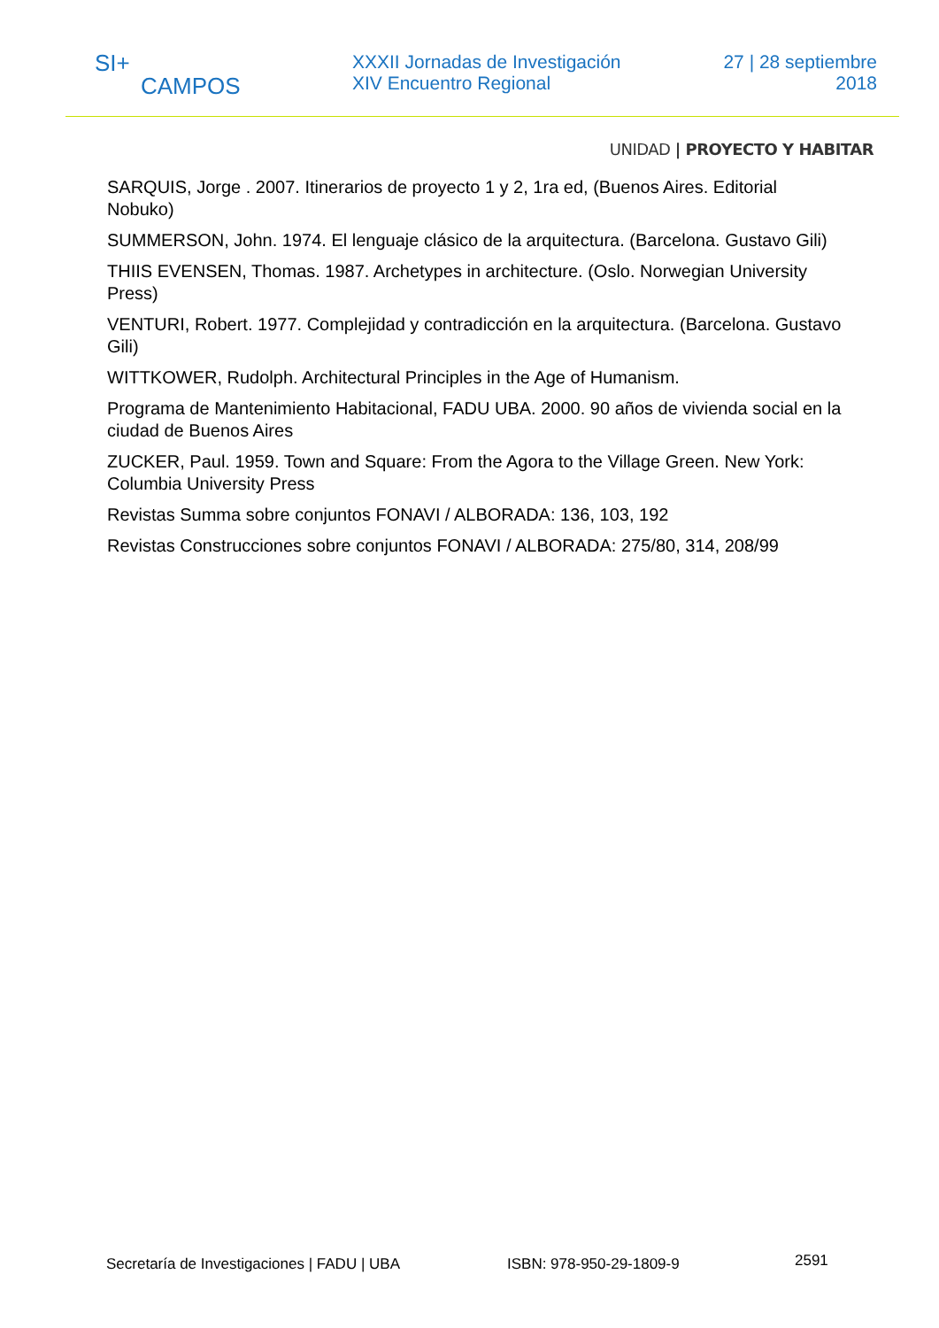SI+
CAMPOS
XXXII Jornadas de Investigación
XIV Encuentro Regional
27 | 28 septiembre
2018
UNIDAD | PROYECTO Y HABITAR
SARQUIS, Jorge . 2007. Itinerarios de proyecto 1 y 2, 1ra ed, (Buenos Aires. Editorial Nobuko)
SUMMERSON, John. 1974. El lenguaje clásico de la arquitectura. (Barcelona. Gustavo Gili)
THIIS EVENSEN, Thomas. 1987. Archetypes in architecture. (Oslo. Norwegian University Press)
VENTURI, Robert. 1977. Complejidad y contradicción en la arquitectura. (Barcelona. Gustavo Gili)
WITTKOWER, Rudolph. Architectural Principles in the Age of Humanism.
Programa de Mantenimiento Habitacional, FADU UBA. 2000. 90 años de vivienda social en la ciudad de Buenos Aires
ZUCKER, Paul. 1959. Town and Square: From the Agora to the Village Green. New York: Columbia University Press
Revistas Summa sobre conjuntos FONAVI / ALBORADA: 136, 103, 192
Revistas Construcciones sobre conjuntos FONAVI / ALBORADA: 275/80, 314, 208/99
Secretaría de Investigaciones | FADU | UBA ISBN: 978-950-29-1809-9 2591